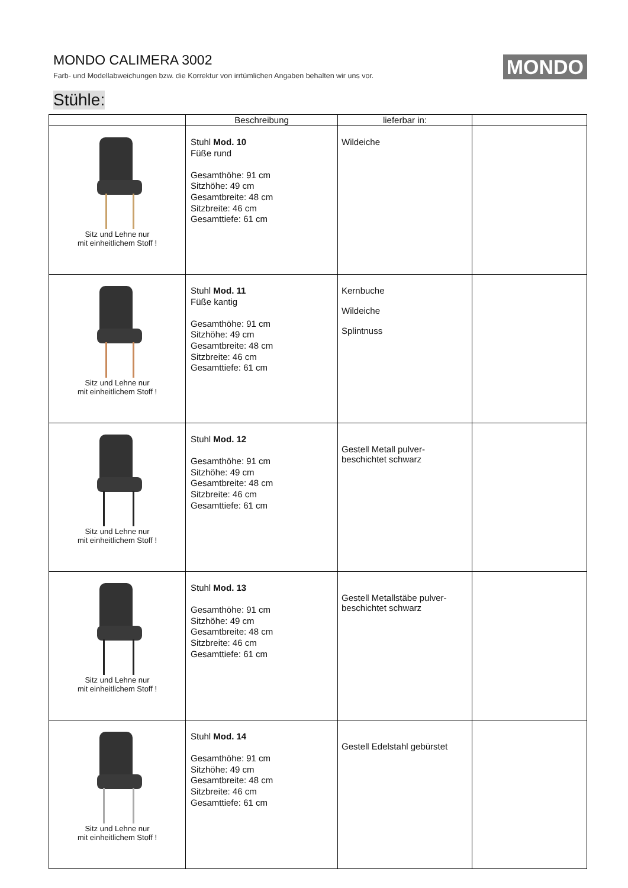MONDO CALIMERA 3002
Farb- und Modellabweichungen bzw. die Korrektur von irrtümlichen Angaben behalten wir uns vor.
MONDO
Stühle:
| | Beschreibung | lieferbar in: | |
| --- | --- | --- | --- |
| Sitz und Lehne nur mit einheitlichem Stoff ! | Stuhl Mod. 10 Füße rund Gesamthöhe: 91 cm Sitzhöhe: 49 cm Gesamtbreite: 48 cm Sitzbreite: 46 cm Gesamttiefe: 61 cm | Wildeiche | |
| Sitz und Lehne nur mit einheitlichem Stoff ! | Stuhl Mod. 11 Füße kantig Gesamthöhe: 91 cm Sitzhöhe: 49 cm Gesamtbreite: 48 cm Sitzbreite: 46 cm Gesamttiefe: 61 cm | Kernbuche Wildeiche Splintnuss | |
| Sitz und Lehne nur mit einheitlichem Stoff ! | Stuhl Mod. 12 Gesamthöhe: 91 cm Sitzhöhe: 49 cm Gesamtbreite: 48 cm Sitzbreite: 46 cm Gesamttiefe: 61 cm | Gestell Metall pulver- beschichtet schwarz | |
| Sitz und Lehne nur mit einheitlichem Stoff ! | Stuhl Mod. 13 Gesamthöhe: 91 cm Sitzhöhe: 49 cm Gesamtbreite: 48 cm Sitzbreite: 46 cm Gesamttiefe: 61 cm | Gestell Metallstäbe pulver- beschichtet schwarz | |
| Sitz und Lehne nur mit einheitlichem Stoff ! | Stuhl Mod. 14 Gesamthöhe: 91 cm Sitzhöhe: 49 cm Gesamtbreite: 48 cm Sitzbreite: 46 cm Gesamttiefe: 61 cm | Gestell Edelstahl gebürstet | |